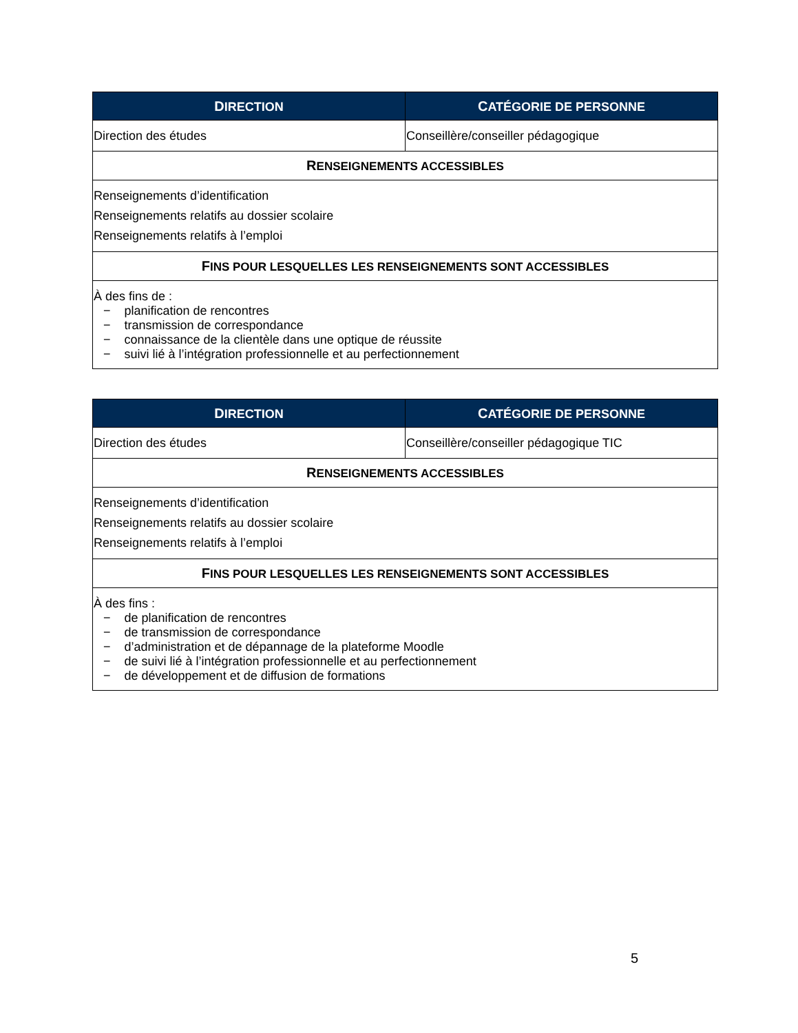| D IRECTION | C ATÉGORIE DE PERSONNE |
| --- | --- |
| Direction des études | Conseillère/conseiller pédagogique |
| R ENSEIGNEMENTS ACCESSIBLES | |
| Renseignements d’identification Renseignements relatifs au dossier scolaire Renseignements relatifs à l’emploi | |
| F INS POUR LESQUELLES LES RENSEIGNEMENTS SONT ACCESSIBLES | |
| À des fins de : − planification de rencontres − transmission de correspondance − connaissance de la clientèle dans une optique de réussite − suivi lié à l’intégration professionnelle et au perfectionnement | |
| D IRECTION | C ATÉGORIE DE PERSONNE |
| --- | --- |
| Direction des études | Conseillère/conseiller pédagogique TIC |
| R ENSEIGNEMENTS ACCESSIBLES | |
| Renseignements d’identification Renseignements relatifs au dossier scolaire Renseignements relatifs à l’emploi | |
| F INS POUR LESQUELLES LES RENSEIGNEMENTS SONT ACCESSIBLES | |
| À des fins : − de planification de rencontres − de transmission de correspondance − d’administration et de dépannage de la plateforme Moodle − de suivi lié à l’intégration professionnelle et au perfectionnement − de développement et de diffusion de formations | |
5